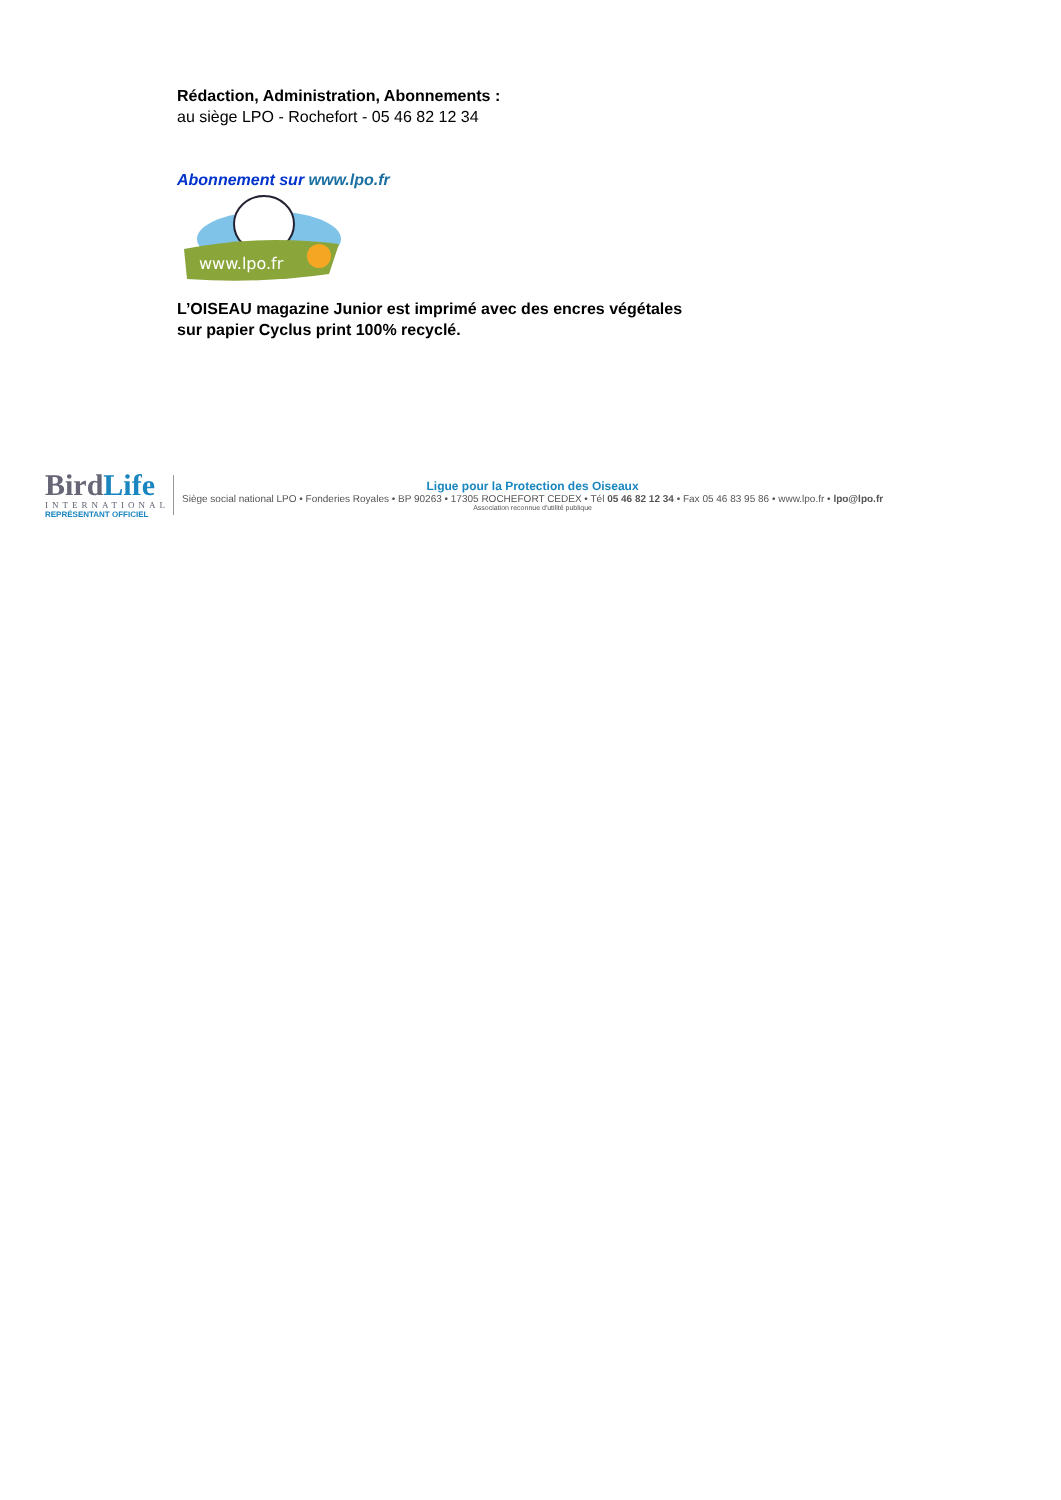Rédaction, Administration, Abonnements :
au siège LPO - Rochefort - 05 46 82 12 34
Abonnement sur www.lpo.fr
www.lpo.fr
L’OISEAU magazine Junior est imprimé avec des encres végétales
sur papier Cyclus print 100% recyclé.
BirdLife
INTERNATIONAL
REPRÉSENTANT OFFICIEL
Ligue pour la Protection des Oiseaux
Siège social national LPO • Fonderies Royales • BP 90263 • 17305 ROCHEFORT CEDEX • Tél 05 46 82 12 34 • Fax 05 46 83 95 86 • www.lpo.fr • lpo@lpo.fr
Association reconnue d'utilité publique